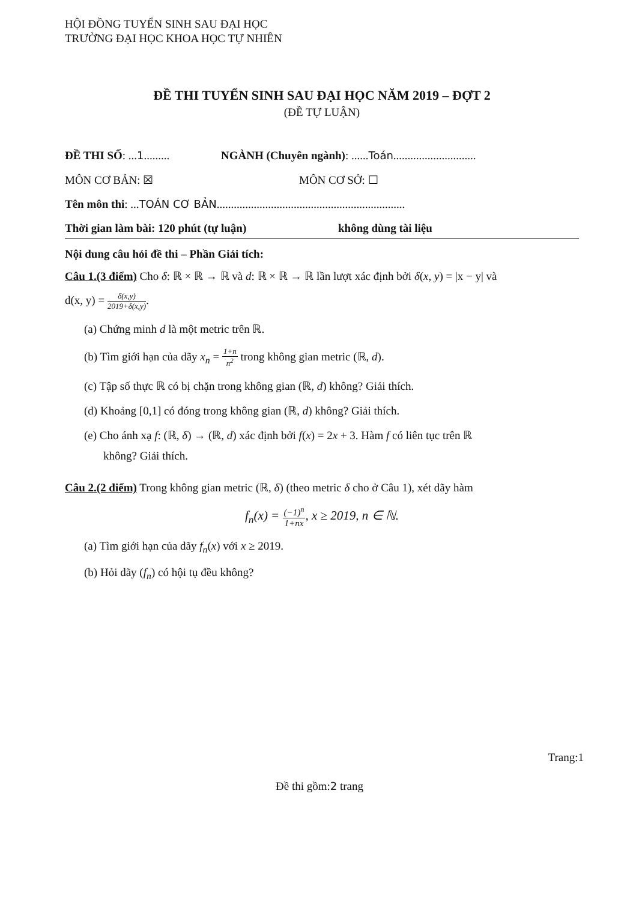HỘI ĐỒNG TUYỂN SINH SAU ĐẠI HỌC
TRƯỜNG ĐẠI HỌC KHOA HỌC TỰ NHIÊN
ĐỀ THI TUYỂN SINH SAU ĐẠI HỌC NĂM 2019 – ĐỢT 2
(ĐỀ TỰ LUẬN)
ĐỀ THI SỐ: ...1.........
NGÀNH (Chuyên ngành): ......Toán.............................
MÔN CƠ BẢN: ☒ MÔN CƠ SỞ: ☐
Tên môn thi: ... TOÁN CƠ BẢN..................................................................
Thời gian làm bài: 120 phút (tự luận) không dùng tài liệu
Nội dung câu hỏi đề thi – Phần Giải tích:
Câu 1.(3 điểm) Cho δ: ℝ × ℝ → ℝ và d: ℝ × ℝ → ℝ lần lượt xác định bởi δ(x, y) = |x − y| và
d(x, y) = δ(x,y) 2019+δ(x,y).
(a) Chứng minh d là một metric trên ℝ.
(b) Tìm giới hạn của dãy x<sub>n</sub> = 1+n n<sup>2</sup> trong không gian metric (ℝ, d).
(c) Tập số thực ℝ có bị chặn trong không gian (ℝ, d) không? Giải thích.
(d) Khoảng [0,1] có đóng trong không gian (ℝ, d) không? Giải thích.
(e) Cho ánh xạ f: (ℝ, δ) → (ℝ, d) xác định bởi f(x) = 2x + 3. Hàm f có liên tục trên ℝ
không? Giải thích.
Câu 2.(2 điểm) Trong không gian metric (ℝ, δ) (theo metric δ cho ở Câu 1), xét dãy hàm
f<sub>n</sub>(x) = (−1)<sup>n</sup> 1+nx, x ≥ 2019, n ∈ ℕ.
(a) Tìm giới hạn của dãy f<sub>n</sub>(x) với x ≥ 2019.
(b) Hỏi dãy (f<sub>n</sub>) có hội tụ đều không?
Trang:1
Đề thi gồm:2 trang